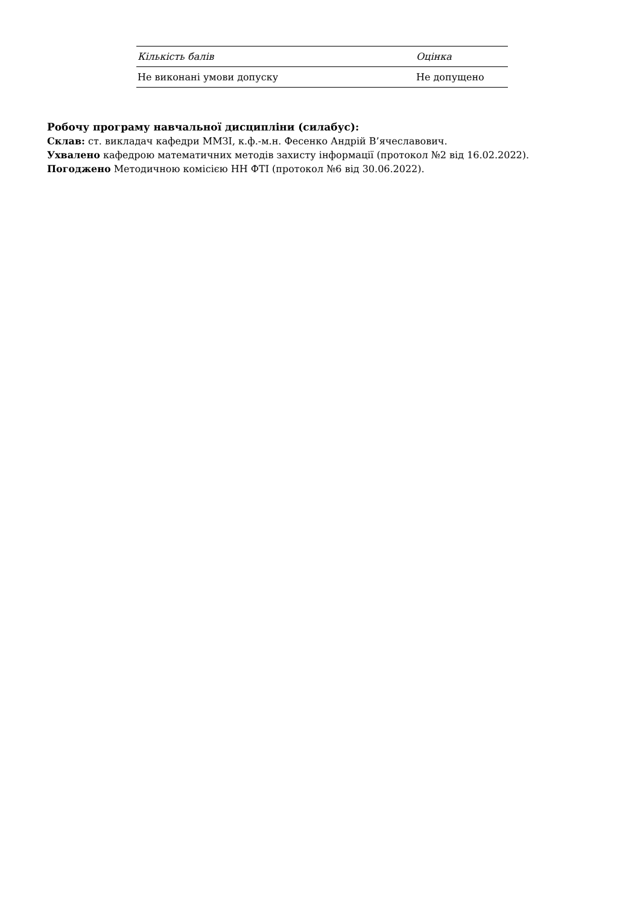| Кількість балів | Оцінка |
| --- | --- |
| Не виконані умови допуску | Не допущено |
Робочу програму навчальної дисципліни (силабус):
Склав: ст. викладач кафедри ММЗІ, к.ф.-м.н. Фесенко Андрій В’ячеславович.
Ухвалено кафедрою математичних методів захисту інформації (протокол №2 від 16.02.2022).
Погоджено Методичною комісією НН ФТІ (протокол №6 від 30.06.2022).